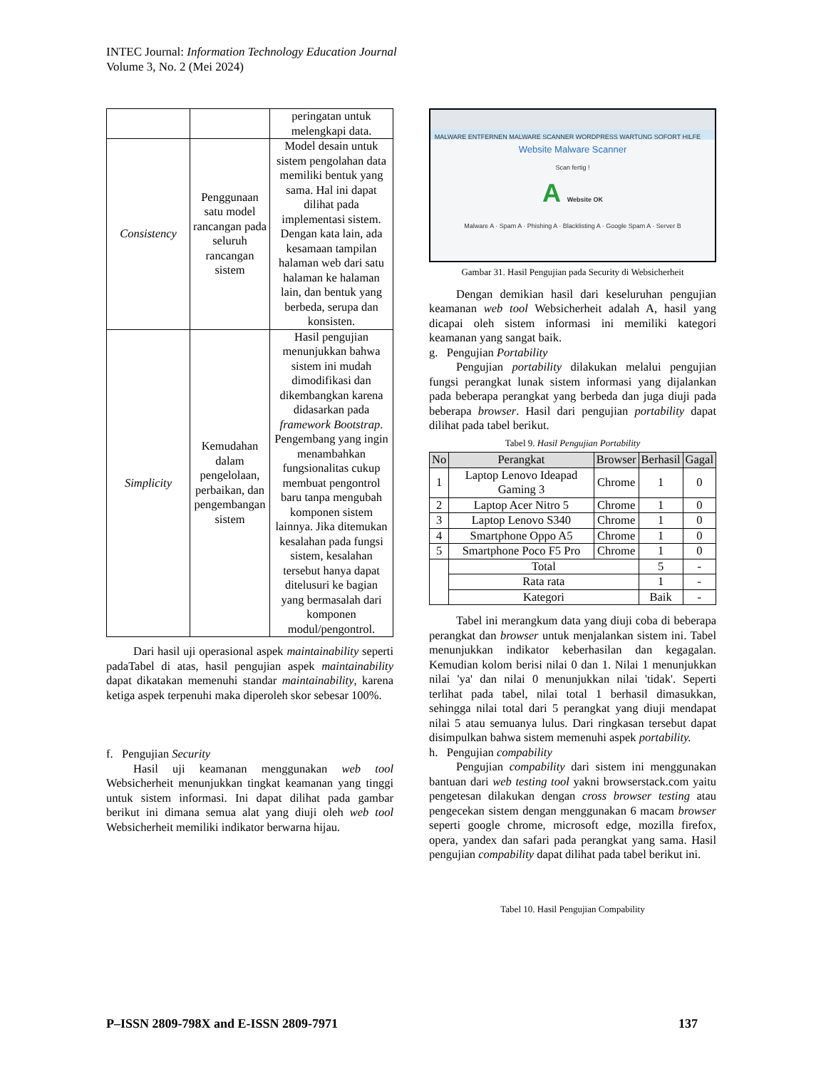INTEC Journal: Information Technology Education Journal
Volume 3, No. 2 (Mei 2024)
| | | peringatan untuk melengkapi data. |
| Consistency | Penggunaan satu model rancangan pada seluruh rancangan sistem | Model desain untuk sistem pengolahan data memiliki bentuk yang sama. Hal ini dapat dilihat pada implementasi sistem. Dengan kata lain, ada kesamaan tampilan halaman web dari satu halaman ke halaman lain, dan bentuk yang berbeda, serupa dan konsisten. |
| Simplicity | Kemudahan dalam pengelolaan, perbaikan, dan pengembangan sistem | Hasil pengujian menunjukkan bahwa sistem ini mudah dimodifikasi dan dikembangkan karena didasarkan pada framework Bootstrap . Pengembang yang ingin menambahkan fungsionalitas cukup membuat pengontrol baru tanpa mengubah komponen sistem lainnya. Jika ditemukan kesalahan pada fungsi sistem, kesalahan tersebut hanya dapat ditelusuri ke bagian yang bermasalah dari komponen modul/pengontrol. |
Dari hasil uji operasional aspek maintainability seperti padaTabel di atas, hasil pengujian aspek maintainability dapat dikatakan memenuhi standar maintainability, karena ketiga aspek terpenuhi maka diperoleh skor sebesar 100%.
f. Pengujian Security
Hasil uji keamanan menggunakan web tool Websicherheit menunjukkan tingkat keamanan yang tinggi untuk sistem informasi. Ini dapat dilihat pada gambar berikut ini dimana semua alat yang diuji oleh web tool Websicherheit memiliki indikator berwarna hijau.
MALWARE ENTFERNEN MALWARE SCANNER WORDPRESS WARTUNG SOFORT HILFE
Website Malware Scanner
Scan fertig !
A Website OK
Malware A · Spam A · Phishing A · Blacklisting A · Google Spam A · Server B
Gambar 31. Hasil Pengujian pada Security di Websicherheit
Dengan demikian hasil dari keseluruhan pengujian keamanan web tool Websicherheit adalah A, hasil yang dicapai oleh sistem informasi ini memiliki kategori keamanan yang sangat baik.
g. Pengujian Portability
Pengujian portability dilakukan melalui pengujian fungsi perangkat lunak sistem informasi yang dijalankan pada beberapa perangkat yang berbeda dan juga diuji pada beberapa browser. Hasil dari pengujian portability dapat dilihat pada tabel berikut.
Tabel 9. Hasil Pengujian Portability
| No | Perangkat | Browser | Berhasil | Gagal |
| --- | --- | --- | --- | --- |
| 1 | Laptop Lenovo Ideapad Gaming 3 | Chrome | 1 | 0 |
| 2 | Laptop Acer Nitro 5 | Chrome | 1 | 0 |
| 3 | Laptop Lenovo S340 | Chrome | 1 | 0 |
| 4 | Smartphone Oppo A5 | Chrome | 1 | 0 |
| 5 | Smartphone Poco F5 Pro | Chrome | 1 | 0 |
| | Total | | 5 | - |
| | Rata rata | | 1 | - |
| | Kategori | | Baik | - |
Tabel ini merangkum data yang diuji coba di beberapa perangkat dan browser untuk menjalankan sistem ini. Tabel menunjukkan indikator keberhasilan dan kegagalan. Kemudian kolom berisi nilai 0 dan 1. Nilai 1 menunjukkan nilai 'ya' dan nilai 0 menunjukkan nilai 'tidak'. Seperti terlihat pada tabel, nilai total 1 berhasil dimasukkan, sehingga nilai total dari 5 perangkat yang diuji mendapat nilai 5 atau semuanya lulus. Dari ringkasan tersebut dapat disimpulkan bahwa sistem memenuhi aspek portability.
h. Pengujian compability
Pengujian compability dari sistem ini menggunakan bantuan dari web testing tool yakni browserstack.com yaitu pengetesan dilakukan dengan cross browser testing atau pengecekan sistem dengan menggunakan 6 macam browser seperti google chrome, microsoft edge, mozilla firefox, opera, yandex dan safari pada perangkat yang sama. Hasil pengujian compability dapat dilihat pada tabel berikut ini.
Tabel 10. Hasil Pengujian Compability
P–ISSN 2809-798X and E-ISSN 2809-7971 137